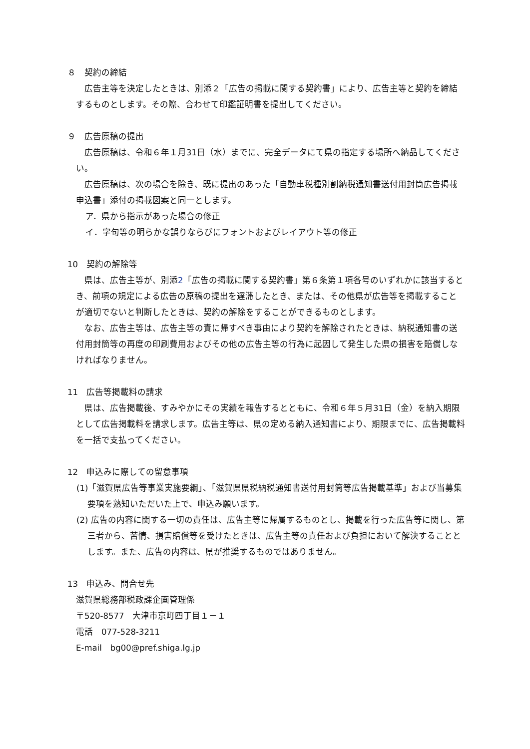８　契約の締結
広告主等を決定したときは、別添２「広告の掲載に関する契約書」により、広告主等と契約を締結するものとします。その際、合わせて印鑑証明書を提出してください。
９　広告原稿の提出
広告原稿は、令和６年１月31日（水）までに、完全データにて県の指定する場所へ納品してください。
広告原稿は、次の場合を除き、既に提出のあった「自動車税種別割納税通知書送付用封筒広告掲載申込書」添付の掲載図案と同一とします。
ア．県から指示があった場合の修正
イ．字句等の明らかな誤りならびにフォントおよびレイアウト等の修正
10　契約の解除等
県は、広告主等が、別添2「広告の掲載に関する契約書」第６条第１項各号のいずれかに該当するとき、前項の規定による広告の原稿の提出を遅滞したとき、または、その他県が広告等を掲載することが適切でないと判断したときは、契約の解除をすることができるものとします。
なお、広告主等は、広告主等の責に帰すべき事由により契約を解除されたときは、納税通知書の送付用封筒等の再度の印刷費用およびその他の広告主等の行為に起因して発生した県の損害を賠償しなければなりません。
11　広告等掲載料の請求
県は、広告掲載後、すみやかにその実績を報告するとともに、令和６年５月31日（金）を納入期限として広告掲載料を請求します。広告主等は、県の定める納入通知書により、期限までに、広告掲載料を一括で支払ってください。
12　申込みに際しての留意事項
(1)「滋賀県広告等事業実施要綱」、「滋賀県県税納税通知書送付用封筒等広告掲載基準」および当募集要項を熟知いただいた上で、申込み願います。
(2) 広告の内容に関する一切の責任は、広告主等に帰属するものとし、掲載を行った広告等に関し、第三者から、苦情、損害賠償等を受けたときは、広告主等の責任および負担において解決することとします。また、広告の内容は、県が推奨するものではありません。
13　申込み、問合せ先
滋賀県総務部税政課企画管理係
〒520-8577　大津市京町四丁目１－１
電話　077-528-3211
E-mail　bg00@pref.shiga.lg.jp